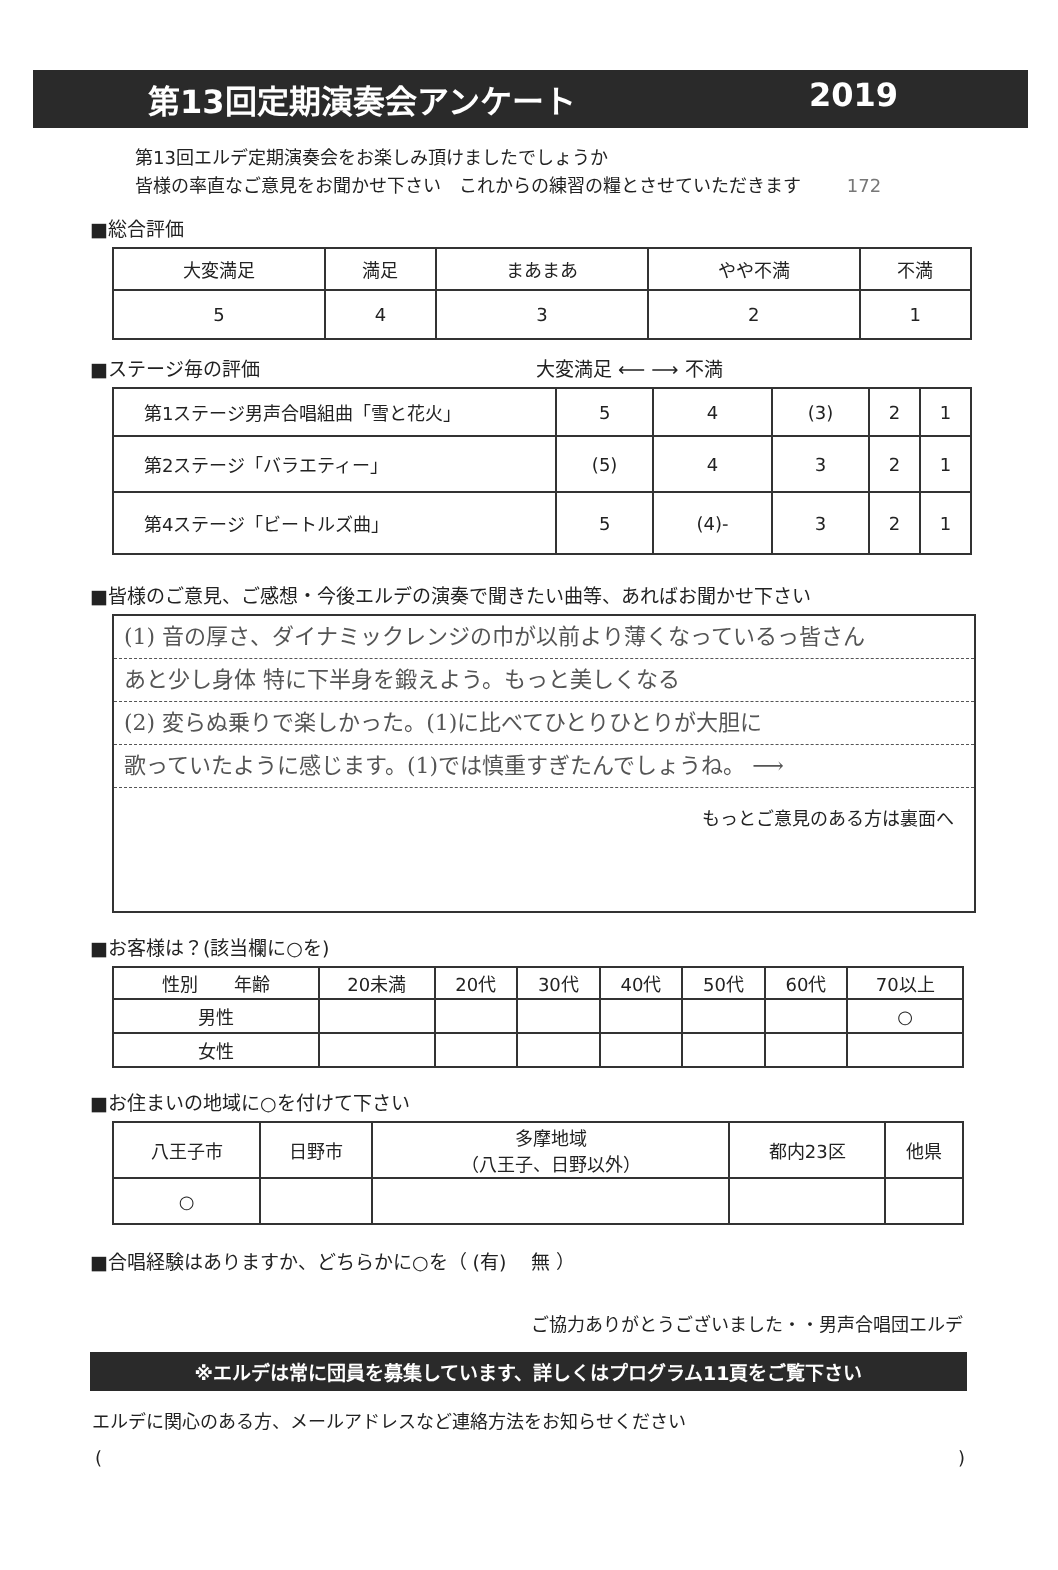第13回定期演奏会アンケート 2019
第13回エルデ定期演奏会をお楽しみ頂けましたでしょうか
皆様の率直なご意見をお聞かせ下さい　これからの練習の糧とさせていただきます 172
■総合評価
| 大変満足 | 満足 | まあまあ | やや不満 | 不満 |
| --- | --- | --- | --- | --- |
| 5 | 4 | 3 | 2 | 1 |
■ステージ毎の評価 大変満足 ⟵ ⟶ 不満
| 第1ステージ男声合唱組曲「雪と花火」 | 5 | 4 | (3) | 2 | 1 |
| 第2ステージ「バラエティー」 | (5) | 4 | 3 | 2 | 1 |
| 第4ステージ「ビートルズ曲」 | 5 | (4)- | 3 | 2 | 1 |
■皆様のご意見、ご感想・今後エルデの演奏で聞きたい曲等、あればお聞かせ下さい
(1) 音の厚さ、ダイナミックレンジの巾が以前より薄くなっているっ皆さん
あと少し身体 特に下半身を鍛えよう。もっと美しくなる
(2) 変らぬ乗りで楽しかった。(1)に比べてひとりひとりが大胆に
歌っていたように感じます。(1)では慎重すぎたんでしょうね。 ⟶
もっとご意見のある方は裏面へ
■お客様は？(該当欄に○を)
| 性別 年齢 | 20未満 | 20代 | 30代 | 40代 | 50代 | 60代 | 70以上 |
| --- | --- | --- | --- | --- | --- | --- | --- |
| 男性 | | | | | | | ○ |
| 女性 | | | | | | | |
■お住まいの地域に○を付けて下さい
| 八王子市 | 日野市 | 多摩地域 （八王子、日野以外） | 都内23区 | 他県 |
| --- | --- | --- | --- | --- |
| ○ | | | | |
■合唱経験はありますか、どちらかに○を（ (有)　 無 ）
ご協力ありがとうございました・・男声合唱団エルデ
※エルデは常に団員を募集しています、詳しくはプログラム11頁をご覧下さい
エルデに関心のある方、メールアドレスなど連絡方法をお知らせください
()